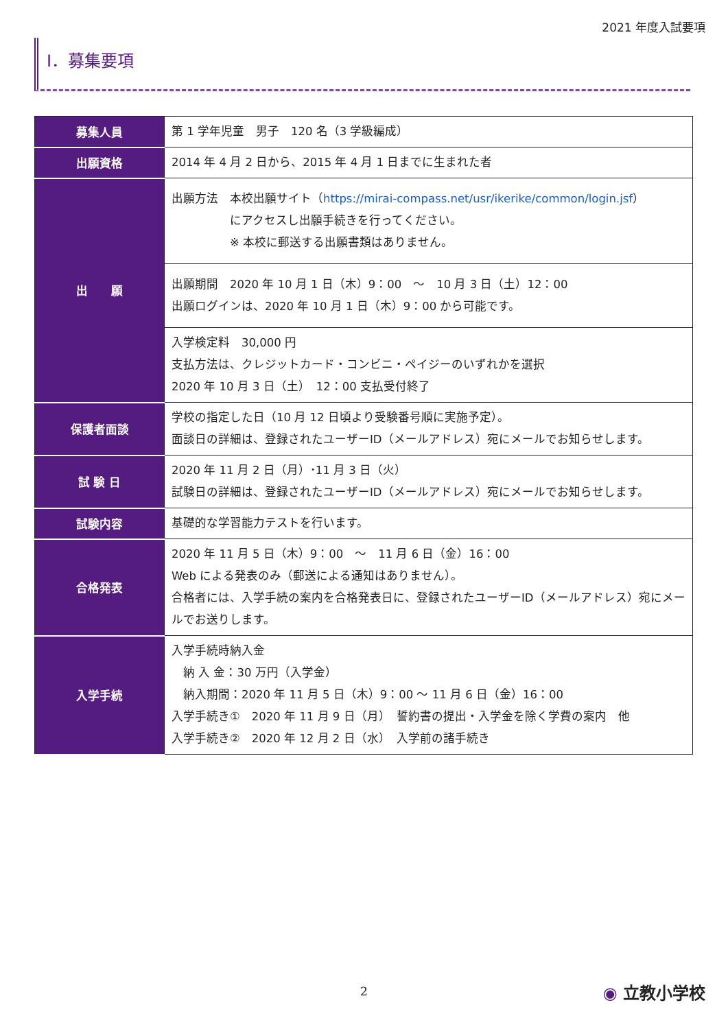2021 年度入試要項
Ⅰ．募集要項
| 募集人員 | 第 1 学年児童 男子 120 名（3 学級編成） |
| 出願資格 | 2014 年 4 月 2 日から、2015 年 4 月 1 日までに生まれた者 |
| 出 願 | 出願方法 本校出願サイト（ https://mirai-compass.net/usr/ikerike/common/login.jsf ） にアクセスし出願手続きを行ってください。 ※ 本校に郵送する出願書類はありません。 |
| | 出願期間 2020 年 10 月 1 日（木）9：00 ～ 10 月 3 日（土）12：00 出願ログインは、2020 年 10 月 1 日（木）9：00 から可能です。 |
| | 入学検定料 30,000 円 支払方法は、クレジットカード・コンビニ・ペイジーのいずれかを選択 2020 年 10 月 3 日（土） 12：00 支払受付終了 |
| 保護者面談 | 学校の指定した日（10 月 12 日頃より受験番号順に実施予定）。 面談日の詳細は、登録されたユーザーID（メールアドレス）宛にメールでお知らせします。 |
| 試 験 日 | 2020 年 11 月 2 日（月）･11 月 3 日（火） 試験日の詳細は、登録されたユーザーID（メールアドレス）宛にメールでお知らせします。 |
| 試験内容 | 基礎的な学習能力テストを行います。 |
| 合格発表 | 2020 年 11 月 5 日（木）9：00 ～ 11 月 6 日（金）16：00 Web による発表のみ（郵送による通知はありません）。 合格者には、入学手続の案内を合格発表日に、登録されたユーザーID（メールアドレス）宛にメールでお送りします。 |
| 入学手続 | 入学手続時納入金 納 入 金：30 万円（入学金） 納入期間：2020 年 11 月 5 日（木）9：00 ～ 11 月 6 日（金）16：00 入学手続き① 2020 年 11 月 9 日（月） 誓約書の提出・入学金を除く学費の案内 他 入学手続き② 2020 年 12 月 2 日（水） 入学前の諸手続き |
2 ◉ 立教小学校